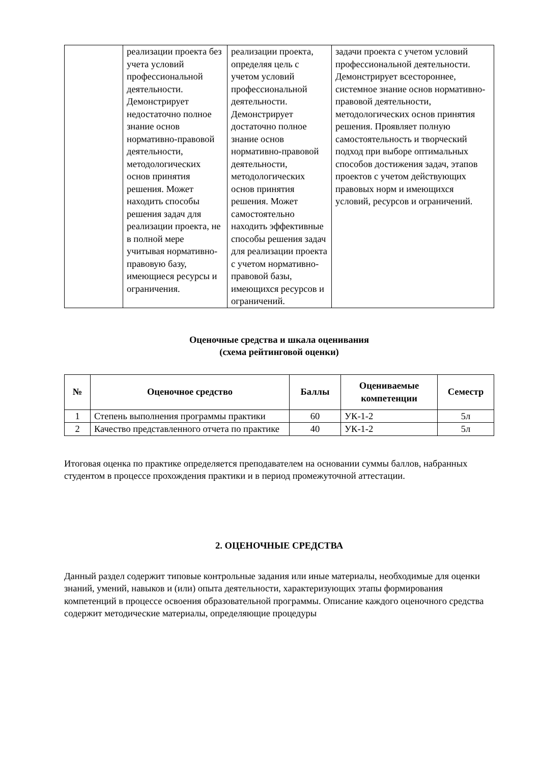| | реализации проекта без учета условий профессиональной деятельности. Демонстрирует недостаточно полное знание основ нормативно-правовой деятельности, методологических основ принятия решения. Может находить способы решения задач для реализации проекта, не в полной мере учитывая нормативно-правовую базу, имеющиеся ресурсы и ограничения. | реализации проекта, определяя цель с учетом условий профессиональной деятельности. Демонстрирует достаточно полное знание основ нормативно-правовой деятельности, методологических основ принятия решения. Может самостоятельно находить эффективные способы решения задач для реализации проекта с учетом нормативно-правовой базы, имеющихся ресурсов и ограничений. | задачи проекта с учетом условий профессиональной деятельности. Демонстрирует всестороннее, системное знание основ нормативно-правовой деятельности, методологических основ принятия решения. Проявляет полную самостоятельность и творческий подход при выборе оптимальных способов достижения задач, этапов проектов с учетом действующих правовых норм и имеющихся условий, ресурсов и ограничений. |
Оценочные средства и шкала оценивания
(схема рейтинговой оценки)
| № | Оценочное средство | Баллы | Оцениваемые компетенции | Семестр |
| --- | --- | --- | --- | --- |
| 1 | Степень выполнения программы практики | 60 | УК-1-2 | 5л |
| 2 | Качество представленного отчета по практике | 40 | УК-1-2 | 5л |
Итоговая оценка по практике определяется преподавателем на основании суммы баллов, набранных студентом в процессе прохождения практики и в период промежуточной аттестации.
2. ОЦЕНОЧНЫЕ СРЕДСТВА
Данный раздел содержит типовые контрольные задания или иные материалы, необходимые для оценки знаний, умений, навыков и (или) опыта деятельности, характеризующих этапы формирования компетенций в процессе освоения образовательной программы. Описание каждого оценочного средства содержит методические материалы, определяющие процедуры